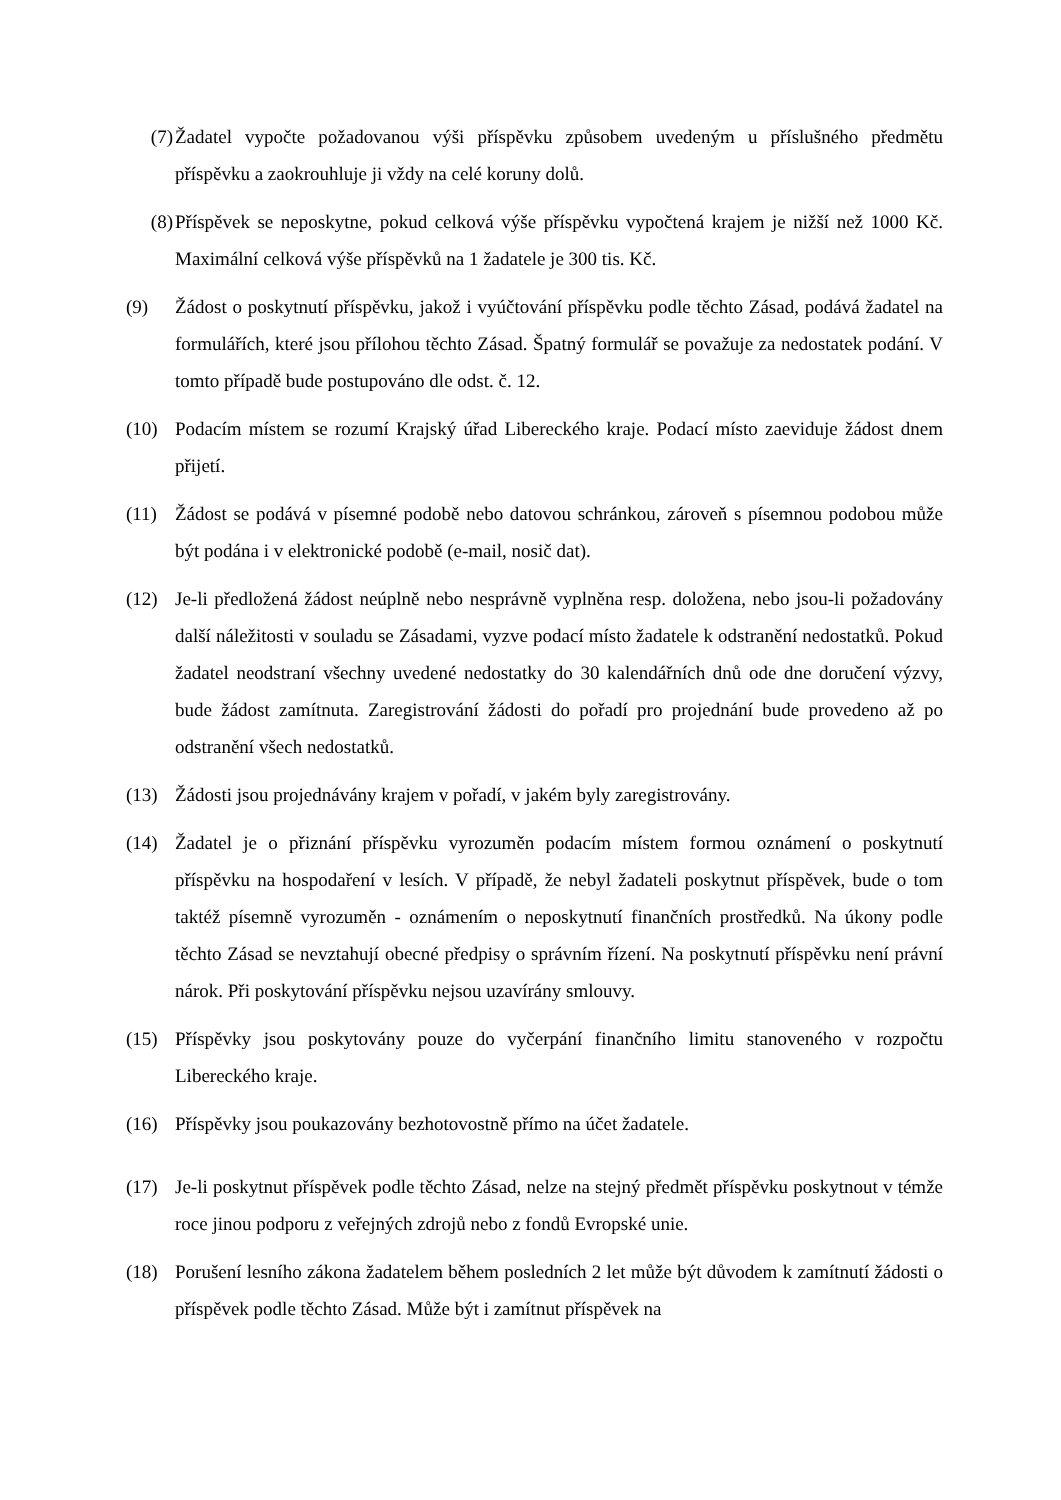(7) Žadatel vypočte požadovanou výši příspěvku způsobem uvedeným u příslušného předmětu příspěvku a zaokrouhluje ji vždy na celé koruny dolů.
(8) Příspěvek se neposkytne, pokud celková výše příspěvku vypočtená krajem je nižší než 1000 Kč. Maximální celková výše příspěvků na 1 žadatele je 300 tis. Kč.
(9) Žádost o poskytnutí příspěvku, jakož i vyúčtování příspěvku podle těchto Zásad, podává žadatel na formulářích, které jsou přílohou těchto Zásad. Špatný formulář se považuje za nedostatek podání. V tomto případě bude postupováno dle odst. č. 12.
(10) Podacím místem se rozumí Krajský úřad Libereckého kraje. Podací místo zaeviduje žádost dnem přijetí.
(11) Žádost se podává v písemné podobě nebo datovou schránkou, zároveň s písemnou podobou může být podána i v elektronické podobě (e-mail, nosič dat).
(12) Je-li předložená žádost neúplně nebo nesprávně vyplněna resp. doložena, nebo jsou-li požadovány další náležitosti v souladu se Zásadami, vyzve podací místo žadatele k odstranění nedostatků. Pokud žadatel neodstraní všechny uvedené nedostatky do 30 kalendářních dnů ode dne doručení výzvy, bude žádost zamítnuta. Zaregistrování žádosti do pořadí pro projednání bude provedeno až po odstranění všech nedostatků.
(13) Žádosti jsou projednávány krajem v pořadí, v jakém byly zaregistrovány.
(14) Žadatel je o přiznání příspěvku vyrozuměn podacím místem formou oznámení o poskytnutí příspěvku na hospodaření v lesích. V případě, že nebyl žadateli poskytnut příspěvek, bude o tom taktéž písemně vyrozuměn - oznámením o neposkytnutí finančních prostředků. Na úkony podle těchto Zásad se nevztahují obecné předpisy o správním řízení. Na poskytnutí příspěvku není právní nárok. Při poskytování příspěvku nejsou uzavírány smlouvy.
(15) Příspěvky jsou poskytovány pouze do vyčerpání finančního limitu stanoveného v rozpočtu Libereckého kraje.
(16) Příspěvky jsou poukazovány bezhotovostně přímo na účet žadatele.
(17) Je-li poskytnut příspěvek podle těchto Zásad, nelze na stejný předmět příspěvku poskytnout v témže roce jinou podporu z veřejných zdrojů nebo z fondů Evropské unie.
(18) Porušení lesního zákona žadatelem během posledních 2 let může být důvodem k zamítnutí žádosti o příspěvek podle těchto Zásad. Může být i zamítnut příspěvek na